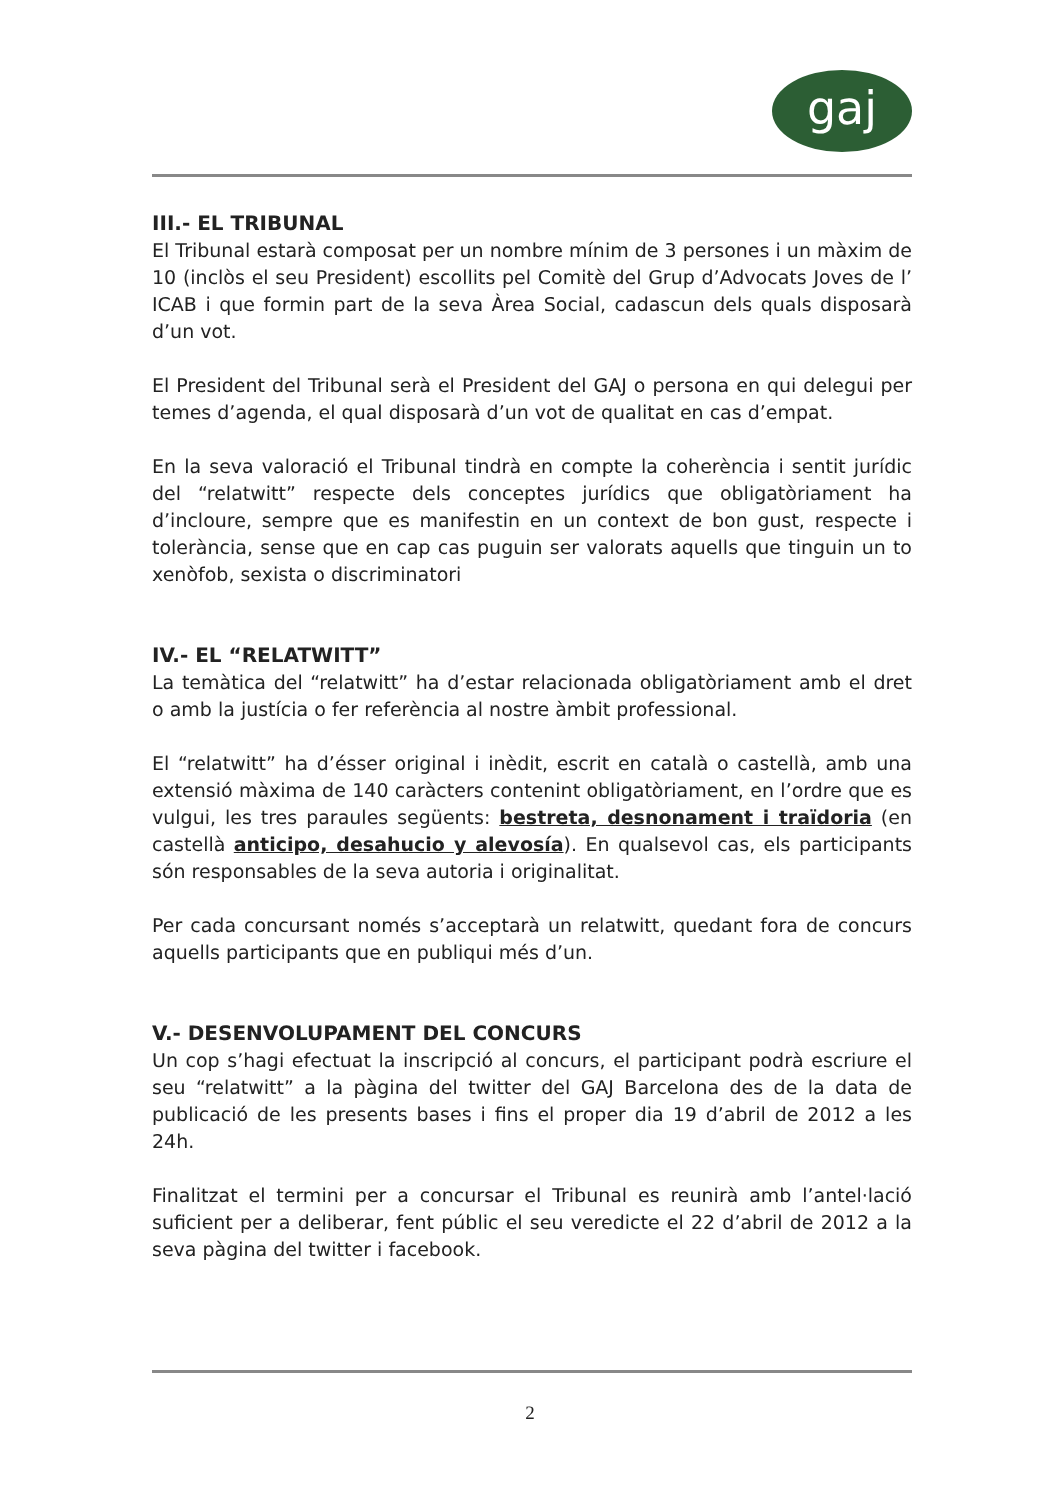gaj
III.- EL TRIBUNAL
El Tribunal estarà composat per un nombre mínim de 3 persones i un màxim de 10 (inclòs el seu President) escollits pel Comitè del Grup d’Advocats Joves de l’ ICAB i que formin part de la seva Àrea Social, cadascun dels quals disposarà d’un vot.
El President del Tribunal serà el President del GAJ o persona en qui delegui per temes d’agenda, el qual disposarà d’un vot de qualitat en cas d’empat.
En la seva valoració el Tribunal tindrà en compte la coherència i sentit jurídic del “relatwitt” respecte dels conceptes jurídics que obligatòriament ha d’incloure, sempre que es manifestin en un context de bon gust, respecte i tolerància, sense que en cap cas puguin ser valorats aquells que tinguin un to xenòfob, sexista o discriminatori
IV.- EL “RELATWITT”
La temàtica del “relatwitt” ha d’estar relacionada obligatòriament amb el dret o amb la justícia o fer referència al nostre àmbit professional.
El “relatwitt” ha d’ésser original i inèdit, escrit en català o castellà, amb una extensió màxima de 140 caràcters contenint obligatòriament, en l’ordre que es vulgui, les tres paraules següents: bestreta, desnonament i traïdoria (en castellà anticipo, desahucio y alevosía). En qualsevol cas, els participants són responsables de la seva autoria i originalitat.
Per cada concursant només s’acceptarà un relatwitt, quedant fora de concurs aquells participants que en publiqui més d’un.
V.- DESENVOLUPAMENT DEL CONCURS
Un cop s’hagi efectuat la inscripció al concurs, el participant podrà escriure el seu “relatwitt” a la pàgina del twitter del GAJ Barcelona des de la data de publicació de les presents bases i fins el proper dia 19 d’abril de 2012 a les 24h.
Finalitzat el termini per a concursar el Tribunal es reunirà amb l’antel·lació suficient per a deliberar, fent públic el seu veredicte el 22 d’abril de 2012 a la seva pàgina del twitter i facebook.
2